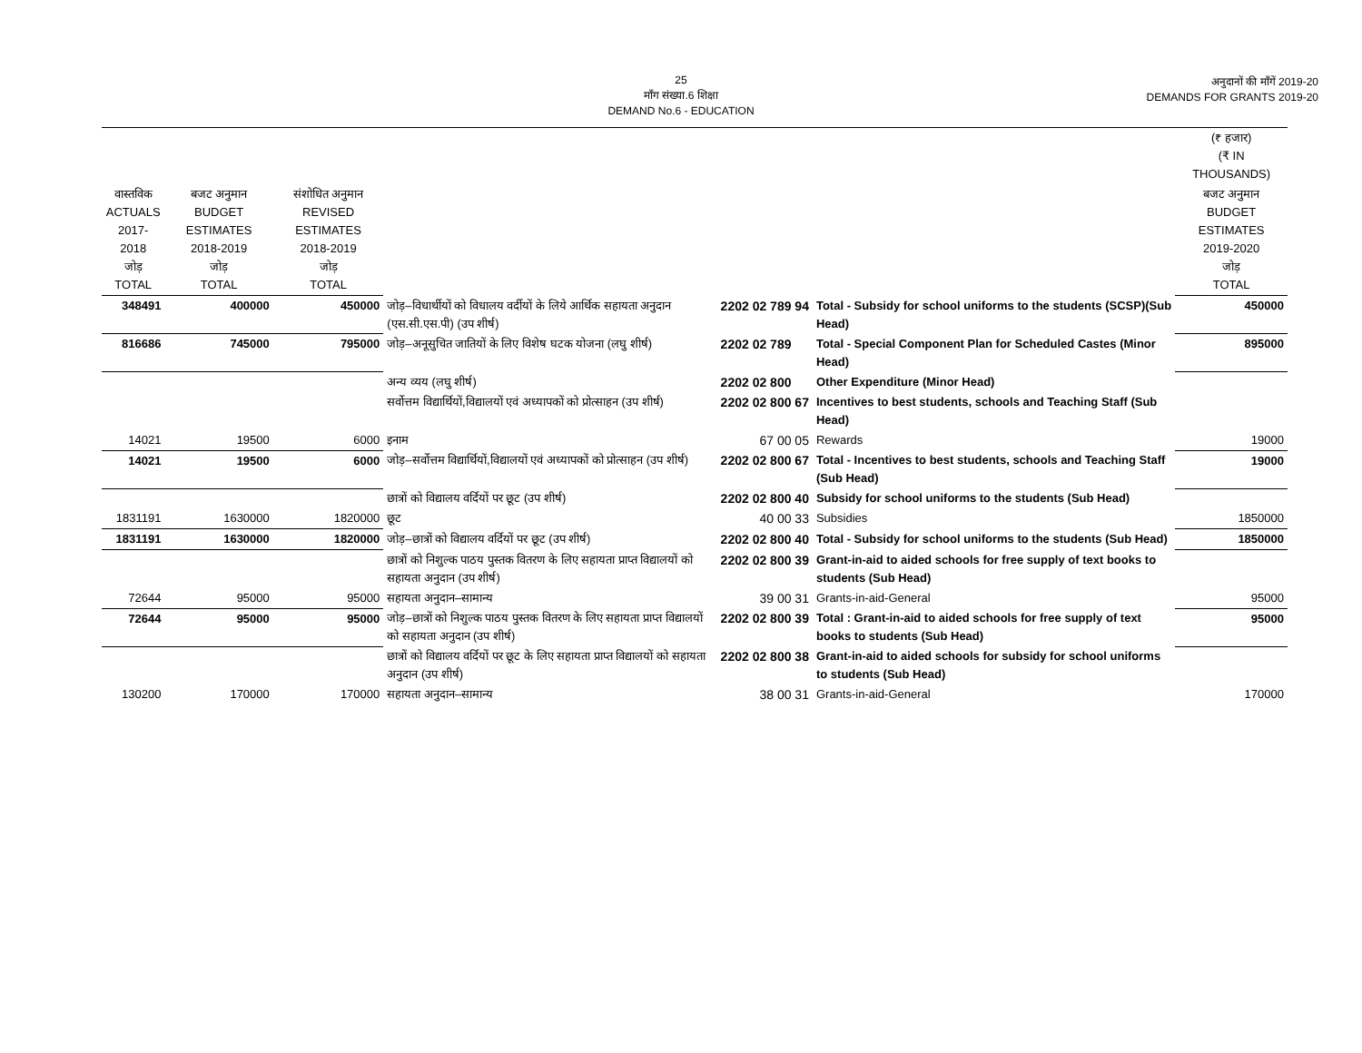25
माँग संख्या.6 शिक्षा
DEMAND No.6 - EDUCATION
अनुदानों की माँगें 2019-20
DEMANDS FOR GRANTS 2019-20
| | | | | | | (₹ हजार) (₹ IN THOUSANDS) |
| वास्तविक ACTUALS 2017-2018 जोड़ TOTAL | बजट अनुमान BUDGET ESTIMATES 2018-2019 जोड़ TOTAL | संशोधित अनुमान REVISED ESTIMATES 2018-2019 जोड़ TOTAL | | | | बजट अनुमान BUDGET ESTIMATES 2019-2020 जोड़ TOTAL |
| 348491 | 400000 | 450000 | जोड़–विधार्थीयों को विधालय वर्दीयों के लिये आर्थिक सहायता अनुदान (एस.सी.एस.पी) (उप शीर्ष) | 2202 02 789 94 | Total - Subsidy for school uniforms to the students (SCSP)(Sub Head) | 450000 |
| 816686 | 745000 | 795000 | जोड़–अनूसुचित जातियों के लिए विशेष घटक योजना (लघु शीर्ष) | 2202 02 789 | Total - Special Component Plan for Scheduled Castes (Minor Head) | 895000 |
| | | | अन्य व्यय (लघु शीर्ष) | 2202 02 800 | Other Expenditure (Minor Head) | |
| | | | सर्वोत्तम विद्यार्थियों,विद्यालयों एवं अध्यापकों को प्रोत्साहन (उप शीर्ष) | 2202 02 800 67 | Incentives to best students, schools and Teaching Staff (Sub Head) | |
| 14021 | 19500 | 6000 | इनाम | 67 00 05 | Rewards | 19000 |
| 14021 | 19500 | 6000 | जोड़–सर्वोत्तम विद्यार्थियों,विद्यालयों एवं अध्यापकों को प्रोत्साहन (उप शीर्ष) | 2202 02 800 67 | Total - Incentives to best students, schools and Teaching Staff (Sub Head) | 19000 |
| | | | छात्रों को विद्यालय वर्दियों पर छूट (उप शीर्ष) | 2202 02 800 40 | Subsidy for school uniforms to the students (Sub Head) | |
| 1831191 | 1630000 | 1820000 | छूट | 40 00 33 | Subsidies | 1850000 |
| 1831191 | 1630000 | 1820000 | जोड़–छात्रों को विद्यालय वर्दियों पर छूट (उप शीर्ष) | 2202 02 800 40 | Total - Subsidy for school uniforms to the students (Sub Head) | 1850000 |
| | | | छात्रों को निशुल्क पाठय पुस्तक वितरण के लिए सहायता प्राप्त विद्यालयों को सहायता अनुदान (उप शीर्ष) | 2202 02 800 39 | Grant-in-aid to aided schools for free supply of text books to students (Sub Head) | |
| 72644 | 95000 | 95000 | सहायता अनुदान–सामान्य | 39 00 31 | Grants-in-aid-General | 95000 |
| 72644 | 95000 | 95000 | जोड़–छात्रों को निशुल्क पाठय पुस्तक वितरण के लिए सहायता प्राप्त विद्यालयों को सहायता अनुदान (उप शीर्ष) | 2202 02 800 39 | Total : Grant-in-aid to aided schools for free supply of text books to students (Sub Head) | 95000 |
| | | | छात्रों को विद्यालय वर्दियों पर छूट के लिए सहायता प्राप्त विद्यालयों को सहायता अनुदान (उप शीर्ष) | 2202 02 800 38 | Grant-in-aid to aided schools for subsidy for school uniforms to students (Sub Head) | |
| 130200 | 170000 | 170000 | सहायता अनुदान–सामान्य | 38 00 31 | Grants-in-aid-General | 170000 |